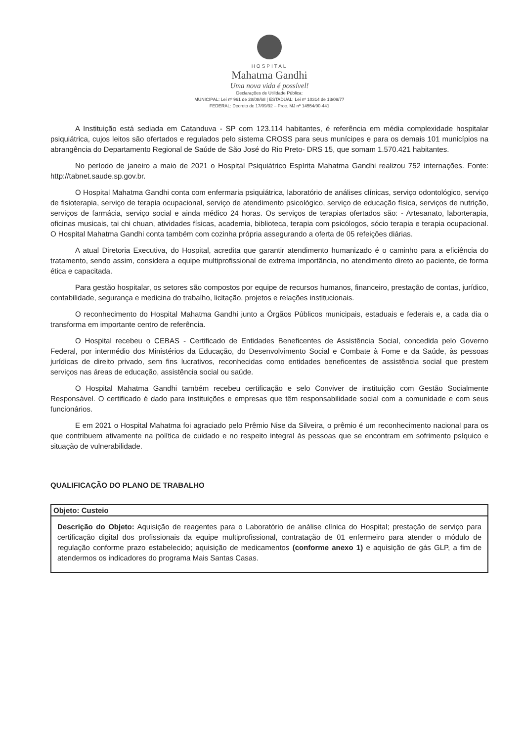HOSPITAL
Mahatma Gandhi
Uma nova vida é possível!
Declarações de Utilidade Pública:
MUNICIPAL: Lei nº 961 de 28/08/68 | ESTADUAL: Lei nº 10314 de 13/09/77
FEDERAL: Decreto de 17/09/92 – Proc. MJ nº 14554/90-441
A Instituição está sediada em Catanduva - SP com 123.114 habitantes, é referência em média complexidade hospitalar psiquiátrica, cujos leitos são ofertados e regulados pelo sistema CROSS para seus munícipes e para os demais 101 municípios na abrangência do Departamento Regional de Saúde de São José do Rio Preto- DRS 15, que somam 1.570.421 habitantes.
No período de janeiro a maio de 2021 o Hospital Psiquiátrico Espírita Mahatma Gandhi realizou 752 internações. Fonte: http://tabnet.saude.sp.gov.br.
O Hospital Mahatma Gandhi conta com enfermaria psiquiátrica, laboratório de análises clínicas, serviço odontológico, serviço de fisioterapia, serviço de terapia ocupacional, serviço de atendimento psicológico, serviço de educação física, serviços de nutrição, serviços de farmácia, serviço social e ainda médico 24 horas. Os serviços de terapias ofertados são: - Artesanato, laborterapia, oficinas musicais, tai chi chuan, atividades físicas, academia, biblioteca, terapia com psicólogos, sócio terapia e terapia ocupacional. O Hospital Mahatma Gandhi conta também com cozinha própria assegurando a oferta de 05 refeições diárias.
A atual Diretoria Executiva, do Hospital, acredita que garantir atendimento humanizado é o caminho para a eficiência do tratamento, sendo assim, considera a equipe multiprofissional de extrema importância, no atendimento direto ao paciente, de forma ética e capacitada.
Para gestão hospitalar, os setores são compostos por equipe de recursos humanos, financeiro, prestação de contas, jurídico, contabilidade, segurança e medicina do trabalho, licitação, projetos e relações institucionais.
O reconhecimento do Hospital Mahatma Gandhi junto a Órgãos Públicos municipais, estaduais e federais e, a cada dia o transforma em importante centro de referência.
O Hospital recebeu o CEBAS - Certificado de Entidades Beneficentes de Assistência Social, concedida pelo Governo Federal, por intermédio dos Ministérios da Educação, do Desenvolvimento Social e Combate à Fome e da Saúde, às pessoas jurídicas de direito privado, sem fins lucrativos, reconhecidas como entidades beneficentes de assistência social que prestem serviços nas áreas de educação, assistência social ou saúde.
O Hospital Mahatma Gandhi também recebeu certificação e selo Conviver de instituição com Gestão Socialmente Responsável. O certificado é dado para instituições e empresas que têm responsabilidade social com a comunidade e com seus funcionários.
E em 2021 o Hospital Mahatma foi agraciado pelo Prêmio Nise da Silveira, o prêmio é um reconhecimento nacional para os que contribuem ativamente na política de cuidado e no respeito integral às pessoas que se encontram em sofrimento psíquico e situação de vulnerabilidade.
QUALIFICAÇÃO DO PLANO DE TRABALHO
| Objeto: Custeio |
| --- |
| Descrição do Objeto: Aquisição de reagentes para o Laboratório de análise clínica do Hospital; prestação de serviço para certificação digital dos profissionais da equipe multiprofissional, contratação de 01 enfermeiro para atender o módulo de regulação conforme prazo estabelecido; aquisição de medicamentos (conforme anexo 1) e aquisição de gás GLP, a fim de atendermos os indicadores do programa Mais Santas Casas. |